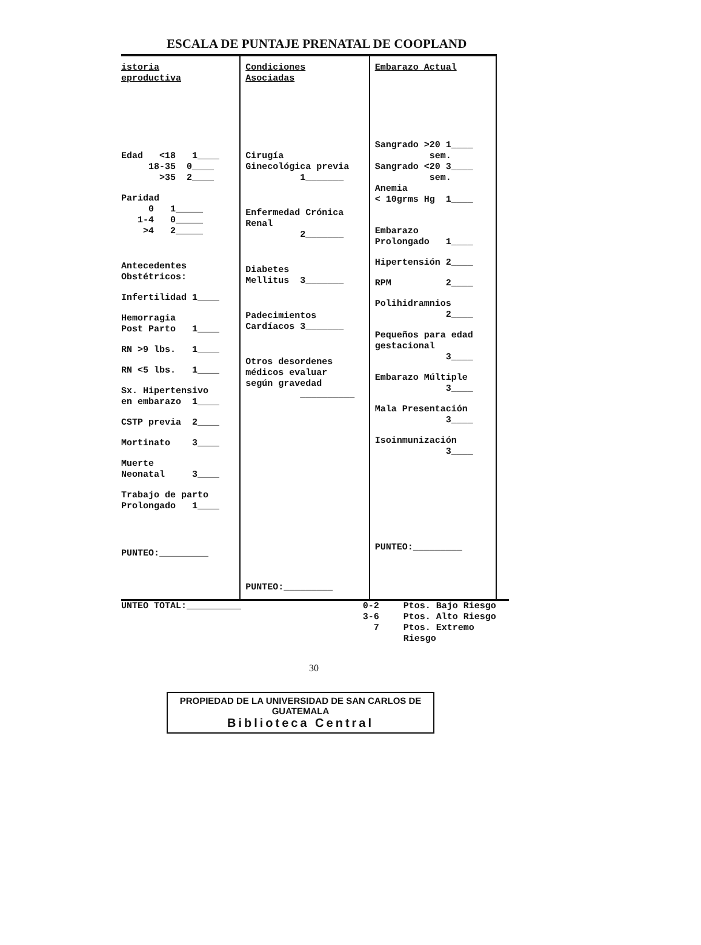ESCALA DE PUNTAJE PRENATAL DE COOPLAND
| istoria eproductiva Edad <18 1____ 18-35 0____ >35 2____ Paridad 0 1_____ 1-4 0_____ >4 2_____ Antecedentes Obstétricos: Infertilidad 1____ Hemorragia Post Parto 1____ RN >9 lbs. 1____ RN <5 lbs. 1____ Sx. Hipertensivo en embarazo 1____ CSTP previa 2____ Mortinato 3____ Muerte Neonatal 3____ Trabajo de parto Prolongado 1____ PUNTEO:_________ | Condiciones Asociadas Cirugía Ginecológica previa 1_______ Enfermedad Crónica Renal 2_______ Diabetes Mellitus 3_______ Padecimientos Cardíacos 3_______ Otros desordenes médicos evaluar según gravedad __________ PUNTEO:_________ | Embarazo Actual Sangrado >20 1____ sem. Sangrado <20 3____ sem. Anemia < 10grms Hg 1____ Embarazo Prolongado 1____ Hipertensión 2____ RPM 2____ Polihidramnios 2____ Pequeños para edad gestacional 3____ Embarazo Múltiple 3____ Mala Presentación 3____ Isoinmunización 3____ PUNTEO:_________ |
UNTEO TOTAL:__________ 0-2
3-6
7
Ptos. Bajo Riesgo
Ptos. Alto Riesgo
Ptos. Extremo Riesgo
30
PROPIEDAD DE LA UNIVERSIDAD DE SAN CARLOS DE GUATEMALA
Biblioteca Central